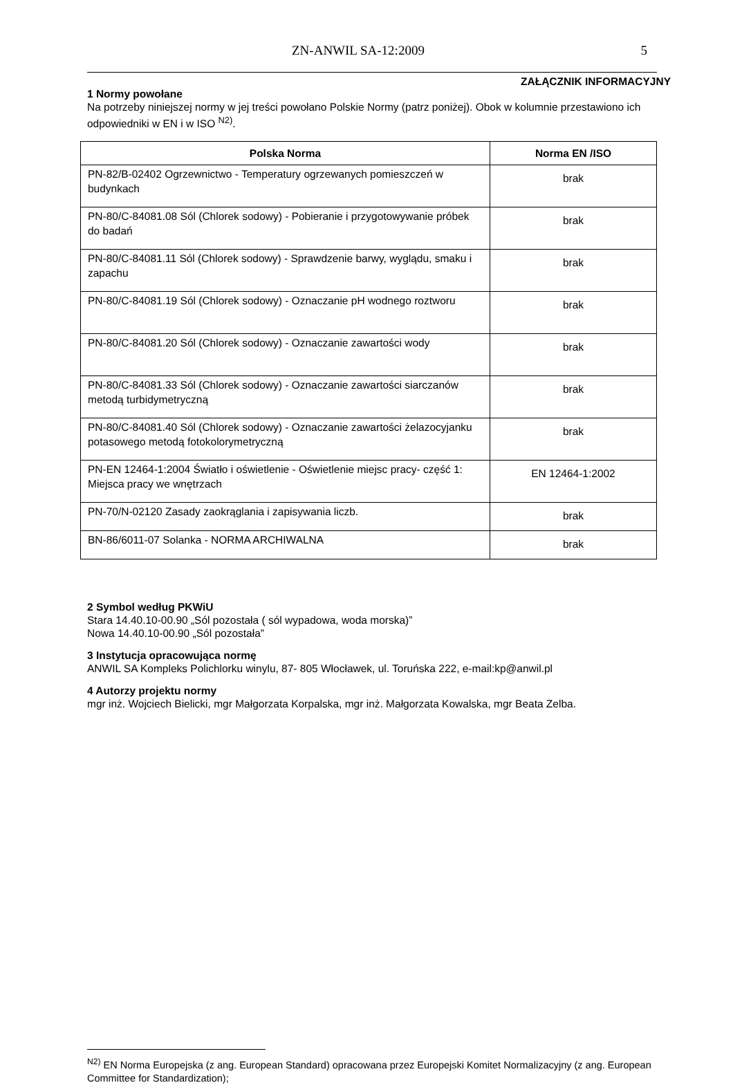ZN-ANWIL SA-12:2009 5
ZAŁĄCZNIK INFORMACYJNY
1 Normy powołane
Na potrzeby niniejszej normy w jej treści powołano Polskie Normy (patrz poniżej). Obok w kolumnie przestawiono ich odpowiedniki w EN i w ISO <sup>N2)</sup>.
| Polska Norma | Norma EN /ISO |
| --- | --- |
| PN-82/B-02402 Ogrzewnictwo - Temperatury ogrzewanych pomieszczeń w budynkach | brak |
| PN-80/C-84081.08 Sól (Chlorek sodowy) - Pobieranie i przygotowywanie próbek do badań | brak |
| PN-80/C-84081.11 Sól (Chlorek sodowy) - Sprawdzenie barwy, wyglądu, smaku i zapachu | brak |
| PN-80/C-84081.19 Sól (Chlorek sodowy) - Oznaczanie pH wodnego roztworu | brak |
| PN-80/C-84081.20 Sól (Chlorek sodowy) - Oznaczanie zawartości wody | brak |
| PN-80/C-84081.33 Sól (Chlorek sodowy) - Oznaczanie zawartości siarczanów metodą turbidymetryczną | brak |
| PN-80/C-84081.40 Sól (Chlorek sodowy) - Oznaczanie zawartości żelazocyjanku potasowego metodą fotokolorymetryczną | brak |
| PN-EN 12464-1:2004 Światło i oświetlenie - Oświetlenie miejsc pracy- część 1: Miejsca pracy we wnętrzach | EN 12464-1:2002 |
| PN-70/N-02120 Zasady zaokrąglania i zapisywania liczb. | brak |
| BN-86/6011-07 Solanka - NORMA ARCHIWALNA | brak |
2 Symbol według PKWiU
Stara 14.40.10-00.90 „Sól pozostała ( sól wypadowa, woda morska)”
Nowa 14.40.10-00.90 „Sól pozostała”
3 Instytucja opracowująca normę
ANWIL SA Kompleks Polichlorku winylu, 87- 805 Włocławek, ul. Toruńska 222, e-mail:kp@anwil.pl
4 Autorzy projektu normy
mgr inż. Wojciech Bielicki, mgr Małgorzata Korpalska, mgr inż. Małgorzata Kowalska, mgr Beata Zelba.
<sup>N2)</sup> EN Norma Europejska (z ang. European Standard) opracowana przez Europejski Komitet Normalizacyjny (z ang. European Committee for Standardization);